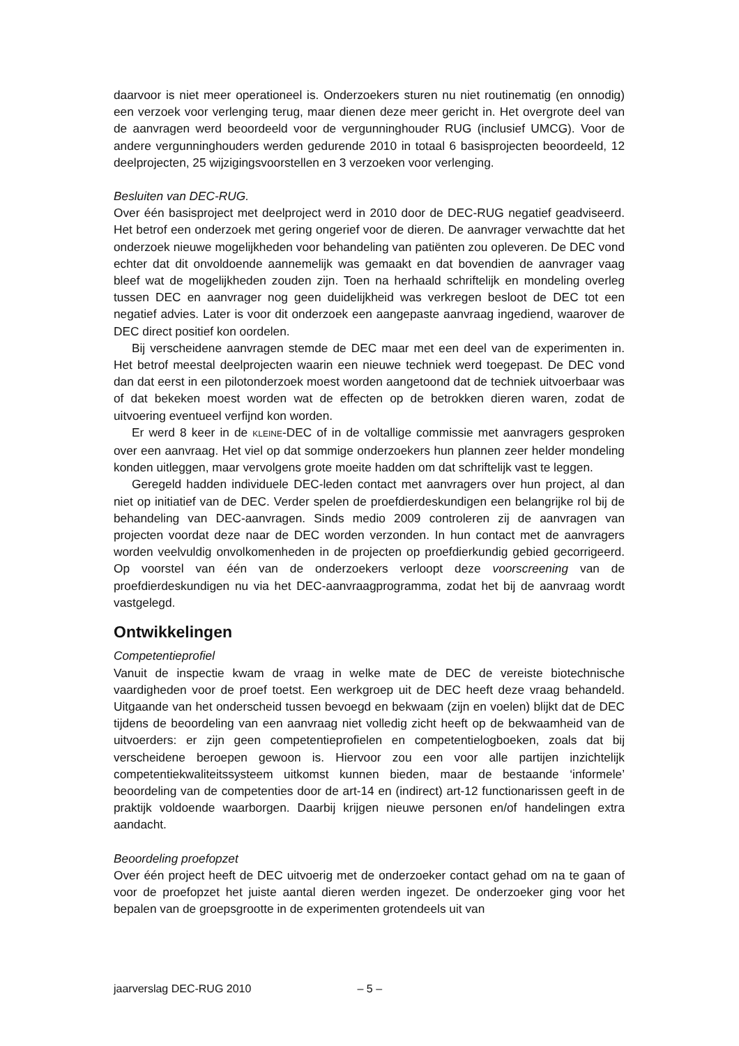daarvoor is niet meer operationeel is. Onderzoekers sturen nu niet routinematig (en onnodig) een verzoek voor verlenging terug, maar dienen deze meer gericht in. Het overgrote deel van de aanvragen werd beoordeeld voor de vergunninghouder RUG (inclusief UMCG). Voor de andere vergunninghouders werden gedurende 2010 in totaal 6 basisprojecten beoordeeld, 12 deelprojecten, 25 wijzigingsvoorstellen en 3 verzoeken voor verlenging.
Besluiten van DEC-RUG.
Over één basisproject met deelproject werd in 2010 door de DEC-RUG negatief geadviseerd. Het betrof een onderzoek met gering ongerief voor de dieren. De aanvrager verwachtte dat het onderzoek nieuwe mogelijkheden voor behandeling van patiënten zou opleveren. De DEC vond echter dat dit onvoldoende aannemelijk was gemaakt en dat bovendien de aanvrager vaag bleef wat de mogelijkheden zouden zijn. Toen na herhaald schriftelijk en mondeling overleg tussen DEC en aanvrager nog geen duidelijkheid was verkregen besloot de DEC tot een negatief advies. Later is voor dit onderzoek een aangepaste aanvraag ingediend, waarover de DEC direct positief kon oordelen.
Bij verscheidene aanvragen stemde de DEC maar met een deel van de experimenten in. Het betrof meestal deelprojecten waarin een nieuwe techniek werd toegepast. De DEC vond dan dat eerst in een pilotonderzoek moest worden aangetoond dat de techniek uitvoerbaar was of dat bekeken moest worden wat de effecten op de betrokken dieren waren, zodat de uitvoering eventueel verfijnd kon worden.
Er werd 8 keer in de KLEINE-DEC of in de voltallige commissie met aanvragers gesproken over een aanvraag. Het viel op dat sommige onderzoekers hun plannen zeer helder mondeling konden uitleggen, maar vervolgens grote moeite hadden om dat schriftelijk vast te leggen.
Geregeld hadden individuele DEC-leden contact met aanvragers over hun project, al dan niet op initiatief van de DEC. Verder spelen de proefdierdeskundigen een belangrijke rol bij de behandeling van DEC-aanvragen. Sinds medio 2009 controleren zij de aanvragen van projecten voordat deze naar de DEC worden verzonden. In hun contact met de aanvragers worden veelvuldig onvolkomenheden in de projecten op proefdierkundig gebied gecorrigeerd. Op voorstel van één van de onderzoekers verloopt deze voorscreening van de proefdierdeskundigen nu via het DEC-aanvraagprogramma, zodat het bij de aanvraag wordt vastgelegd.
Ontwikkelingen
Competentieprofiel
Vanuit de inspectie kwam de vraag in welke mate de DEC de vereiste biotechnische vaardigheden voor de proef toetst. Een werkgroep uit de DEC heeft deze vraag behandeld. Uitgaande van het onderscheid tussen bevoegd en bekwaam (zijn en voelen) blijkt dat de DEC tijdens de beoordeling van een aanvraag niet volledig zicht heeft op de bekwaamheid van de uitvoerders: er zijn geen competentieprofielen en competentielogboeken, zoals dat bij verscheidene beroepen gewoon is. Hiervoor zou een voor alle partijen inzichtelijk competentiekwaliteitssysteem uitkomst kunnen bieden, maar de bestaande ‘informele’ beoordeling van de competenties door de art-14 en (indirect) art-12 functionarissen geeft in de praktijk voldoende waarborgen. Daarbij krijgen nieuwe personen en/of handelingen extra aandacht.
Beoordeling proefopzet
Over één project heeft de DEC uitvoerig met de onderzoeker contact gehad om na te gaan of voor de proefopzet het juiste aantal dieren werden ingezet. De onderzoeker ging voor het bepalen van de groepsgrootte in de experimenten grotendeels uit van
jaarverslag DEC-RUG 2010 – 5 –